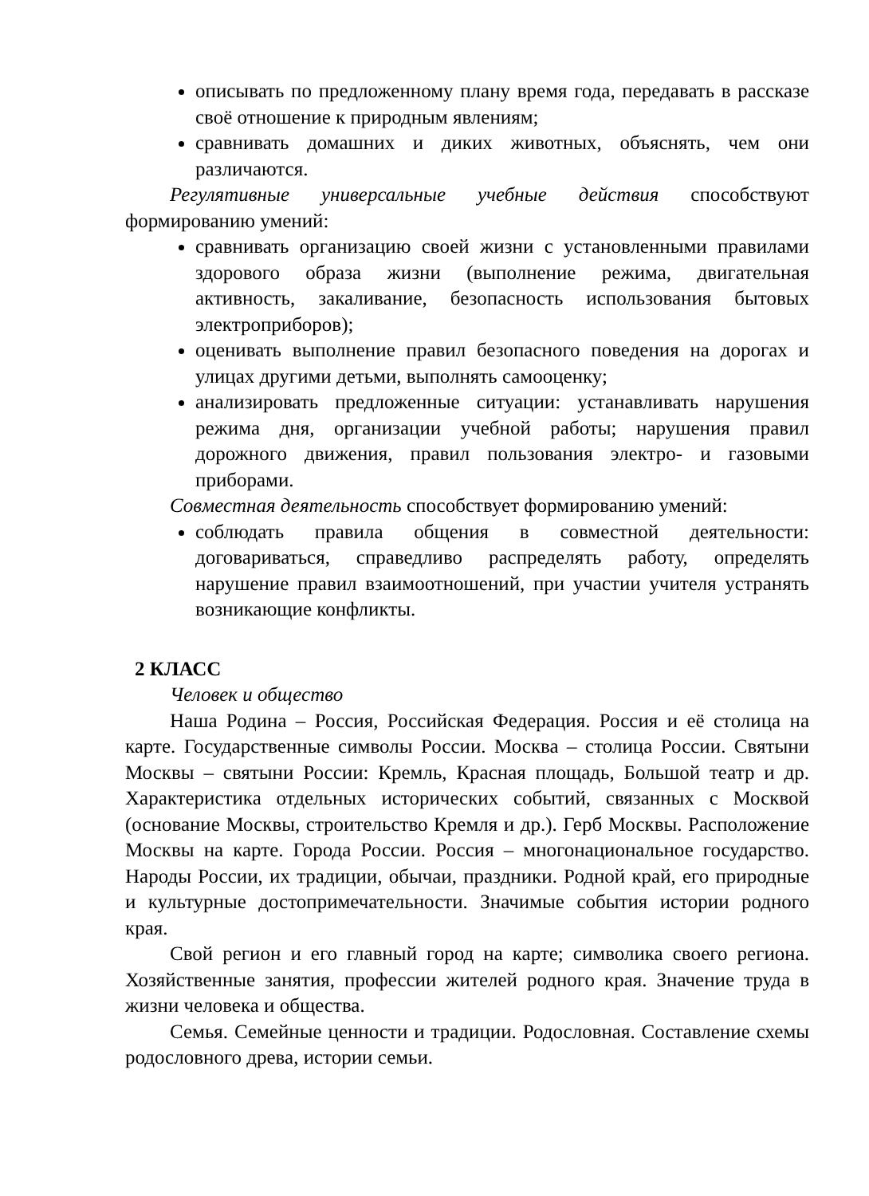описывать по предложенному плану время года, передавать в рассказе своё отношение к природным явлениям;
сравнивать домашних и диких животных, объяснять, чем они различаются.
Регулятивные универсальные учебные действия способствуют формированию умений:
сравнивать организацию своей жизни с установленными правилами здорового образа жизни (выполнение режима, двигательная активность, закаливание, безопасность использования бытовых электроприборов);
оценивать выполнение правил безопасного поведения на дорогах и улицах другими детьми, выполнять самооценку;
анализировать предложенные ситуации: устанавливать нарушения режима дня, организации учебной работы; нарушения правил дорожного движения, правил пользования электро- и газовыми приборами.
Совместная деятельность способствует формированию умений:
соблюдать правила общения в совместной деятельности: договариваться, справедливо распределять работу, определять нарушение правил взаимоотношений, при участии учителя устранять возникающие конфликты.
2 КЛАСС
Человек и общество
Наша Родина – Россия, Российская Федерация. Россия и её столица на карте. Государственные символы России. Москва – столица России. Святыни Москвы – святыни России: Кремль, Красная площадь, Большой театр и др. Характеристика отдельных исторических событий, связанных с Москвой (основание Москвы, строительство Кремля и др.). Герб Москвы. Расположение Москвы на карте. Города России. Россия – многонациональное государство. Народы России, их традиции, обычаи, праздники. Родной край, его природные и культурные достопримечательности. Значимые события истории родного края.
Свой регион и его главный город на карте; символика своего региона. Хозяйственные занятия, профессии жителей родного края. Значение труда в жизни человека и общества.
Семья. Семейные ценности и традиции. Родословная. Составление схемы родословного древа, истории семьи.